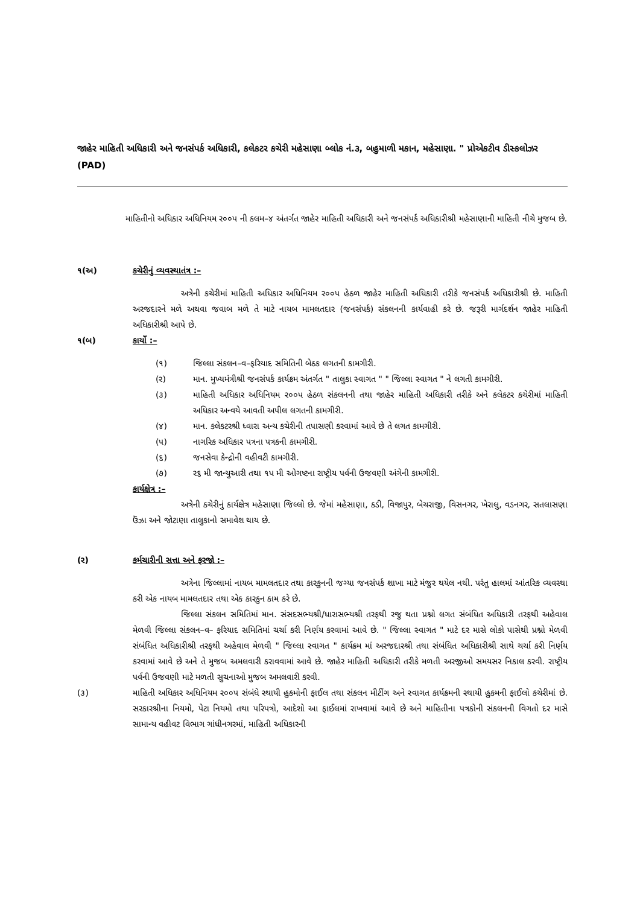જાહેર માહિતી અધિકારી અને જનસંપર્ક અધિકારી, કલેકટર કચેરી મહેસાણા બ્લોક નં.૩, બહુમાળી મકાન, મહેસાણા. " પ્રોએકટીવ ડીસ્કલોઝર (PAD)
માહિતીનો અધિકાર અધિનિયમ ર૦૦પ ની કલમ–૪ અંતર્ગત જાહેર માહિતી અધિકારી અને જનસંપર્ક અધિકારીશ્રી મહેસાણાની માહિતી નીચે મુજબ છે.
૧(અ) કચેરીનું વ્યવસ્થાતંત્ર :–
અત્રેની કચેરીમાં માહિતી અધિકાર અધિનિયમ ર૦૦પ હેઠળ જાહેર માહિતી અધિકારી તરીકે જનસંપર્ક અધિકારીશ્રી છે. માહિતી અરજદારને મળે અથવા જવાબ મળે તે માટે નાયબ મામલતદાર (જનસંપર્ક) સંકલનની કાર્યવાહી કરે છે. જરૂરી માર્ગદર્શન જાહેર માહિતી અધિકારીશ્રી આપે છે.
૧(બ) કાર્યો :–
(૧) જિલ્લા સંકલન–વ–ફરિયાદ સમિતિની બેઠક લગતની કામગીરી.
(ર) માન. મુખ્યમંત્રીશ્રી જનસંપર્ક કાર્યક્રમ અંતર્ગત " તાલુકા સ્વાગત " " જિલ્લા સ્વાગત " ને લગતી કામગીરી.
(૩) માહિતી અધિકાર અધિનિયમ ર૦૦પ હેઠળ સંકલનની તથા જાહેર માહિતી અધિકારી તરીકે અને કલેકટર કચેરીમાં માહિતી અધિકાર અન્વયે આવતી અપીલ લગતની કામગીરી.
(૪) માન. કલેકટરશ્રી ધ્વારા અન્ય કચેરીની તપાસણી કરવામાં આવે છે તે લગત કામગીરી.
(પ) નાગરિક અધિકાર પત્રના પત્રકની કામગીરી.
(૬) જનસેવા કેન્દ્રોની વહીવટી કામગીરી.
(૭) ર૬ મી જાન્યુઆરી તથા ૧પ મી ઓગષ્ટના રાષ્ટ્રીય પર્વની ઉજવણી અંગેની કામગીરી.
કાર્યક્ષેત્ર :–
અત્રેની કચેરીનું કાર્યક્ષેત્ર મહેસાણા જિલ્લો છે. જેમાં મહેસાણા, કડી, વિજાપુર, બેચરાજી, વિસનગર, ખેરાલુ, વડનગર, સતલાસણા ઉંઝા અને જોટાણા તાલુકાનો સમાવેશ થાય છે.
(ર) કર્મચારીની સત્તા અને ફરજો :–
અત્રેના જિલ્લામાં નાયબ મામલતદાર તથા કારકુનની જગ્યા જનસંપર્ક શાખા માટે મંજુર થયેલ નથી. પરંતુ હાલમાં આંતરિક વ્યવસ્થા કરી એક નાયબ મામલતદાર તથા એક કારકુન કામ કરે છે.
જિલ્લા સંકલન સમિતિમાં માન. સંસદસભ્યશ્રી/ધારાસભ્યશ્રી તરફથી રજુ થતા પ્રશ્નો લગત સંબંધિત અધિકારી તરફથી અહેવાલ મેળવી જિલ્લા સંકલન–વ– ફરિયાદ સમિતિમાં ચર્ચા કરી નિર્ણય કરવામાં આવે છે. " જિલ્લા સ્વાગત " માટે દર માસે લોકો પાસેથી પ્રશ્નો મેળવી સંબંધિત અધિકારીશ્રી તરફથી અહેવાલ મેળવી " જિલ્લા સ્વાગત " કાર્યક્રમ માં અરજદારશ્રી તથા સંબંધિત અધિકારીશ્રી સાથે ચર્ચા કરી નિર્ણય કરવામાં આવે છે અને તે મુજબ અમલવારી કરાવવામાં આવે છે. જાહેર માહિતી અધિકારી તરીકે મળતી અરજીઓ સમયસર નિકાલ કરવી. રાષ્ટ્રીય પર્વની ઉજવણી માટે મળતી સુચનાઓ મુજબ અમલવારી કરવી.
(૩) માહિતી અધિકાર અધિનિયમ ર૦૦પ સંબંધે સ્થાયી હુકમોની ફાઈલ તથા સંકલન મીટીંગ અને સ્વાગત કાર્યક્રમની સ્થાયી હુકમની ફાઈલો કચેરીમાં છે. સરકારશ્રીના નિયમો, પેટા નિયમો તથા પરિપત્રો, આદેશો આ ફાઈલમાં રાખવામાં આવે છે અને માહિતીના પત્રકોની સંકલનની વિગતો દર માસે સામાન્ય વહીવટ વિભાગ ગાંધીનગરમાં, માહિતી અધિકારની